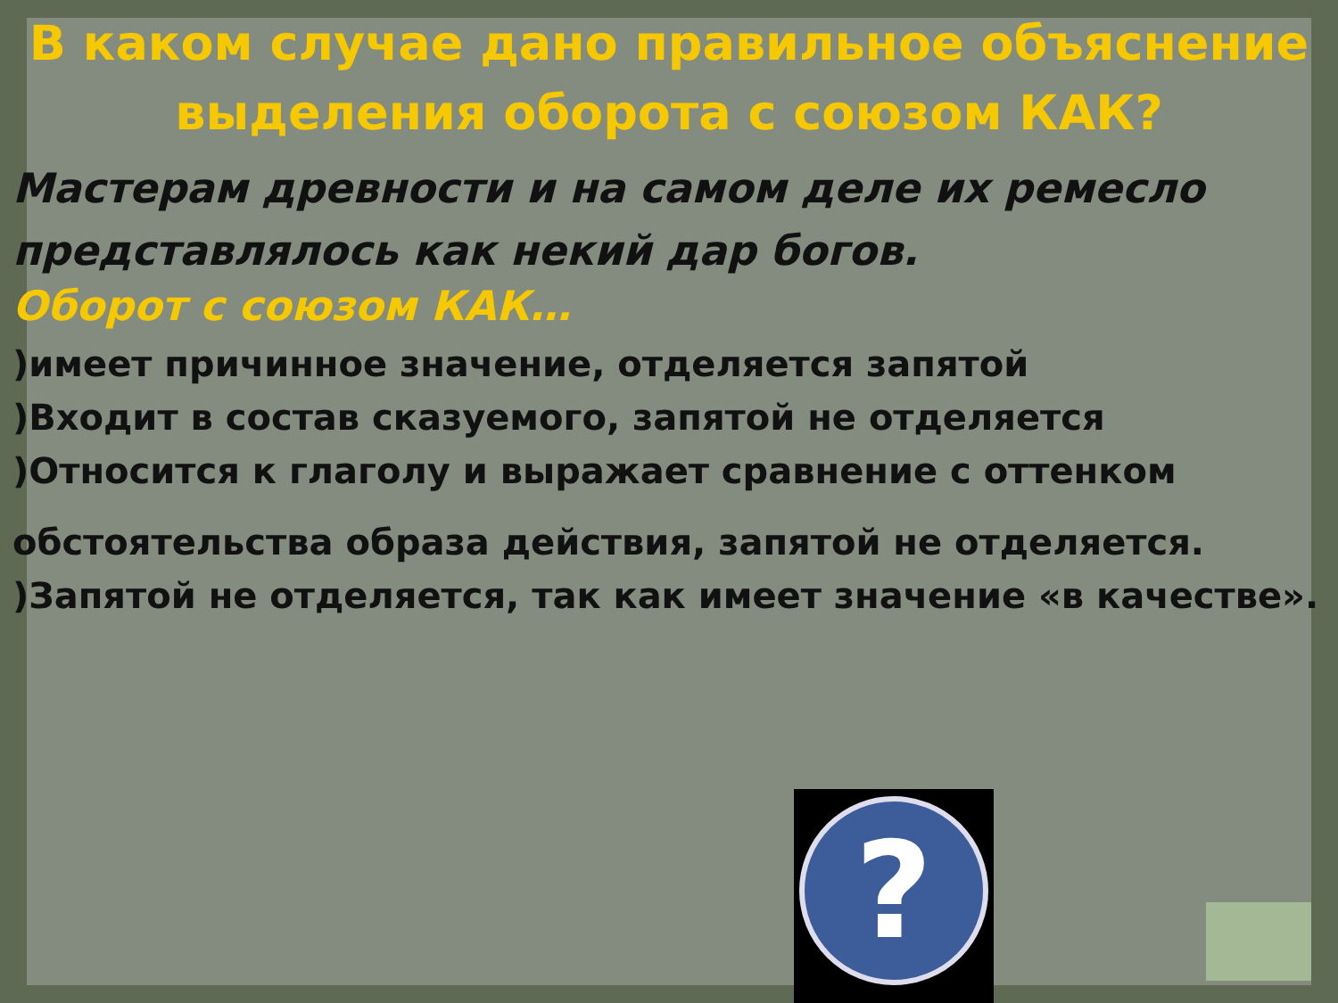В каком случае дано правильное объяснение выделения оборота с союзом КАК?
Мастерам древности и на самом деле их ремесло представлялось как некий дар богов.
Оборот с союзом КАК…
)имеет причинное значение, отделяется запятой
)Входит в состав сказуемого, запятой не отделяется
)Относится к глаголу и выражает сравнение с оттенком
обстоятельства образа действия, запятой не отделяется.
)Запятой не отделяется, так как имеет значение «в качестве».
?